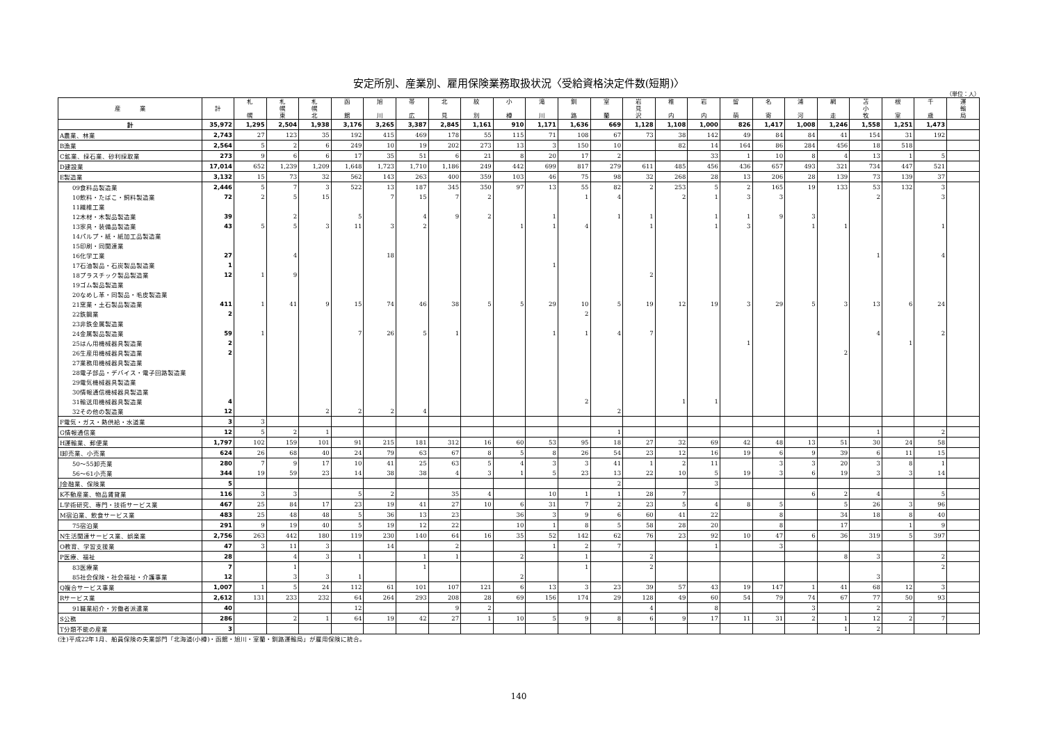安定所別、産業別、雇用保険業務取扱状況〈受給資格決定件数(短期)〉
（単位：人）
| 産 業 | 計 | 札 幌 | 札 幌 東 | 札 幌 北 | 函 館 | 旭 川 | 帯 広 | 北 見 | 紋 別 | 小 樽 | 滝 川 | 釧 路 | 室 蘭 | 岩 見 沢 | 稚 内 | 岩 内 | 留 萌 | 名 寄 | 浦 河 | 網 走 | 苫 小 牧 | 根 室 | 千 歳 | 運 輸 局 |
| --- | --- | --- | --- | --- | --- | --- | --- | --- | --- | --- | --- | --- | --- | --- | --- | --- | --- | --- | --- | --- | --- | --- | --- | --- |
| 計 | 35,972 | 1,295 | 2,504 | 1,938 | 3,176 | 3,265 | 3,387 | 2,845 | 1,161 | 910 | 1,171 | 1,636 | 669 | 1,128 | 1,108 | 1,000 | 826 | 1,417 | 1,008 | 1,246 | 1,558 | 1,251 | 1,473 | |
| A農業、林業 | 2,743 | 27 | 123 | 35 | 192 | 415 | 469 | 178 | 55 | 115 | 71 | 108 | 67 | 73 | 38 | 142 | 49 | 84 | 84 | 41 | 154 | 31 | 192 | |
| B漁業 | 2,564 | 5 | 2 | 6 | 249 | 10 | 19 | 202 | 273 | 13 | 3 | 150 | 10 | | 82 | 14 | 164 | 86 | 284 | 456 | 18 | 518 | | |
| C鉱業、採石業、砂利採取業 | 273 | 9 | 6 | 6 | 17 | 35 | 51 | 6 | 21 | 8 | 20 | 17 | 2 | | | 33 | 1 | 10 | 8 | 4 | 13 | 1 | 5 | |
| D建設業 | 17,014 | 652 | 1,239 | 1,209 | 1,648 | 1,723 | 1,710 | 1,186 | 249 | 442 | 699 | 817 | 279 | 611 | 485 | 456 | 436 | 657 | 493 | 321 | 734 | 447 | 521 | |
| E製造業 | 3,132 | 15 | 73 | 32 | 562 | 143 | 263 | 400 | 359 | 103 | 46 | 75 | 98 | 32 | 268 | 28 | 13 | 206 | 28 | 139 | 73 | 139 | 37 | |
| 09食料品製造業 | 2,446 | 5 | 7 | 3 | 522 | 13 | 187 | 345 | 350 | 97 | 13 | 55 | 82 | 2 | 253 | 5 | 2 | 165 | 19 | 133 | 53 | 132 | 3 | |
| 10飲料・たばこ・飼料製造業 | 72 | 2 | 5 | 15 | | 7 | 15 | 7 | 2 | | | 1 | 4 | | 2 | 1 | 3 | 3 | | | 2 | | 3 | |
| 11繊維工業 | | | | | | | | | | | | | | | | | | | | | | | | |
| 12木材・木製品製造業 | 39 | | 2 | | 5 | | 4 | 9 | 2 | | 1 | | 1 | 1 | | 1 | 1 | 9 | 3 | | | | | |
| 13家具・装備品製造業 | 43 | 5 | 5 | 3 | 11 | 3 | 2 | | | 1 | 1 | 4 | | 1 | | 1 | 3 | | 1 | 1 | | | 1 | |
| 14パルプ・紙・紙加工品製造業 | | | | | | | | | | | | | | | | | | | | | | | | |
| 15印刷・同関連業 | | | | | | | | | | | | | | | | | | | | | | | | |
| 16化学工業 | 27 | | 4 | | | 18 | | | | | | | | | | | | | | | 1 | | 4 | |
| 17石油製品・石炭製品製造業 | 1 | | | | | | | | | | 1 | | | | | | | | | | | | | |
| 18プラスチック製品製造業 | 12 | 1 | 9 | | | | | | | | | | | 2 | | | | | | | | | | |
| 19ゴム製品製造業 | | | | | | | | | | | | | | | | | | | | | | | | |
| 20なめし革・同製品・毛皮製造業 | | | | | | | | | | | | | | | | | | | | | | | | |
| 21窯業・土石製品製造業 | 411 | 1 | 41 | 9 | 15 | 74 | 46 | 38 | 5 | 5 | 29 | 10 | 5 | 19 | 12 | 19 | 3 | 29 | 5 | 3 | 13 | 6 | 24 | |
| 22鉄鋼業 | 2 | | | | | | | | | | | 2 | | | | | | | | | | | | |
| 23非鉄金属製造業 | | | | | | | | | | | | | | | | | | | | | | | | |
| 24金属製品製造業 | 59 | 1 | | | 7 | 26 | 5 | 1 | | | 1 | 1 | 4 | 7 | | | | | | | 4 | | 2 | |
| 25はん用機械器具製造業 | 2 | | | | | | | | | | | | | | | | 1 | | | | | 1 | | |
| 26生産用機械器具製造業 | 2 | | | | | | | | | | | | | | | | | | | 2 | | | | |
| 27業務用機械器具製造業 | | | | | | | | | | | | | | | | | | | | | | | | |
| 28電子部品・デバイス・電子回路製造業 | | | | | | | | | | | | | | | | | | | | | | | | |
| 29電気機械器具製造業 | | | | | | | | | | | | | | | | | | | | | | | | |
| 30情報通信機械器具製造業 | | | | | | | | | | | | | | | | | | | | | | | | |
| 31輸送用機械器具製造業 | 4 | | | | | | | | | | | 2 | | | 1 | 1 | | | | | | | | |
| 32その他の製造業 | 12 | | | 2 | 2 | 2 | 4 | | | | | | 2 | | | | | | | | | | | |
| F電気・ガス・熱供給・水道業 | 3 | 3 | | | | | | | | | | | | | | | | | | | | | | |
| G情報通信業 | 12 | 5 | 2 | 1 | | | | | | | | | 1 | | | | | | | | 1 | | 2 | |
| H運輸業、郵便業 | 1,797 | 102 | 159 | 101 | 91 | 215 | 181 | 312 | 16 | 60 | 53 | 95 | 18 | 27 | 32 | 69 | 42 | 48 | 13 | 51 | 30 | 24 | 58 | |
| I卸売業、小売業 | 624 | 26 | 68 | 40 | 24 | 79 | 63 | 67 | 8 | 5 | 8 | 26 | 54 | 23 | 12 | 16 | 19 | 6 | 9 | 39 | 6 | 11 | 15 | |
| 50～55卸売業 | 280 | 7 | 9 | 17 | 10 | 41 | 25 | 63 | 5 | 4 | 3 | 3 | 41 | 1 | 2 | 11 | | 3 | 3 | 20 | 3 | 8 | 1 | |
| 56～61小売業 | 344 | 19 | 59 | 23 | 14 | 38 | 38 | 4 | 3 | 1 | 5 | 23 | 13 | 22 | 10 | 5 | 19 | 3 | 6 | 19 | 3 | 3 | 14 | |
| J金融業、保険業 | 5 | | | | | | | | | | | | 2 | | | 3 | | | | | | | | |
| K不動産業、物品賃貸業 | 116 | 3 | 3 | | 5 | 2 | | 35 | 4 | | 10 | 1 | 1 | 28 | 7 | | | | 6 | 2 | 4 | | 5 | |
| L学術研究、専門・技術サービス業 | 467 | 25 | 84 | 17 | 23 | 19 | 41 | 27 | 10 | 6 | 31 | 7 | 2 | 23 | 5 | 4 | 8 | 5 | | 5 | 26 | 3 | 96 | |
| M宿泊業、飲食サービス業 | 483 | 25 | 48 | 48 | 5 | 36 | 13 | 23 | | 36 | 3 | 9 | 6 | 60 | 41 | 22 | | 8 | | 34 | 18 | 8 | 40 | |
| 75宿泊業 | 291 | 9 | 19 | 40 | 5 | 19 | 12 | 22 | | 10 | 1 | 8 | 5 | 58 | 28 | 20 | | 8 | | 17 | | 1 | 9 | |
| N生活関連サービス業、娯楽業 | 2,756 | 263 | 442 | 180 | 119 | 230 | 140 | 64 | 16 | 35 | 52 | 142 | 62 | 76 | 23 | 92 | 10 | 47 | 6 | 36 | 319 | 5 | 397 | |
| O教育、学習支援業 | 47 | 3 | 11 | 3 | | 14 | | 2 | | | 1 | 2 | 7 | | | 1 | | 3 | | | | | | |
| P医療、福祉 | 28 | | 4 | 3 | 1 | | 1 | 1 | | 2 | | 1 | | 2 | | | | | | 8 | 3 | | 2 | |
| 83医療業 | 7 | | 1 | | | | 1 | | | | | 1 | | 2 | | | | | | | | | 2 | |
| 85社会保険・社会福祉・介護事業 | 12 | | 3 | 3 | 1 | | | | | 2 | | | | | | | | | | | 3 | | | |
| Q複合サービス事業 | 1,007 | 1 | 5 | 24 | 112 | 61 | 101 | 107 | 121 | 6 | 13 | 3 | 23 | 39 | 57 | 43 | 19 | 147 | 1 | 41 | 68 | 12 | 3 | |
| Rサービス業 | 2,612 | 131 | 233 | 232 | 64 | 264 | 293 | 208 | 28 | 69 | 156 | 174 | 29 | 128 | 49 | 60 | 54 | 79 | 74 | 67 | 77 | 50 | 93 | |
| 91職業紹介・労働者派遣業 | 40 | | | | 12 | | | 9 | 2 | | | | | 4 | | 8 | | | 3 | | 2 | | | |
| S公務 | 286 | | 2 | 1 | 64 | 19 | 42 | 27 | 1 | 10 | 5 | 9 | 8 | 6 | 9 | 17 | 11 | 31 | 2 | 1 | 12 | 2 | 7 | |
| T分類不能の産業 | 3 | | | | | | | | | | | | | | | | | | | 1 | 2 | | | |
(注)平成22年1月、船員保険の失業部門「北海道(小樽)・函館・旭川・室蘭・釧路運輸局」が雇用保険に統合。
140